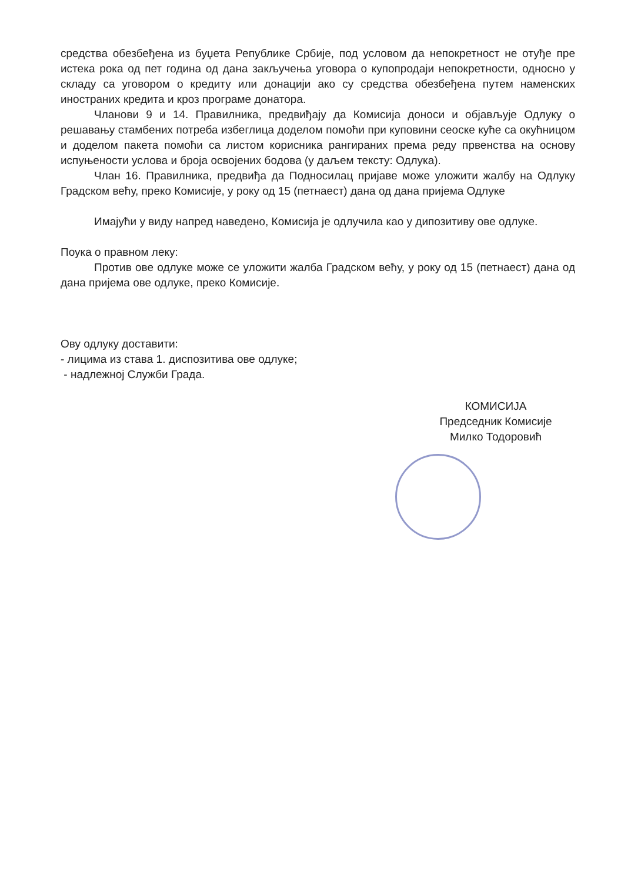средства обезбеђена из буџета Републике Србије, под условом да непокретност не отуђе пре истека рока од пет година од дана закључења уговора о купопродаји непокретности, односно у складу са уговором о кредиту или донацији ако су средства обезбеђена путем наменских иностраних кредита и кроз програме донатора.
Чланови 9 и 14. Правилника, предвиђају да Комисија доноси и објављује Одлуку о решавању стамбених потреба избеглица доделом помоћи при куповини сеоске куће са окућницом и доделом пакета помоћи са листом корисника рангираних према реду првенства на основу испуњености услова и броја освојених бодова (у даљем тексту: Одлука).
Члан 16. Правилника, предвиђа да Подносилац пријаве може уложити жалбу на Одлуку Градском већу, преко Комисије, у року од 15 (петнаест) дана од дана пријема Одлуке
Имајући у виду напред наведено, Комисија је одлучила као у дипозитиву ове одлуке.
Поука о правном леку:
Против ове одлуке може се уложити жалба Градском већу, у року од 15 (петнаест) дана од дана пријема ове одлуке, преко Комисије.
Ову одлуку доставити:
- лицима из става 1. диспозитива ове одлуке;
- надлежној Служби Града.
КОМИСИЈА
Председник Комисије
Милко Тодоровић